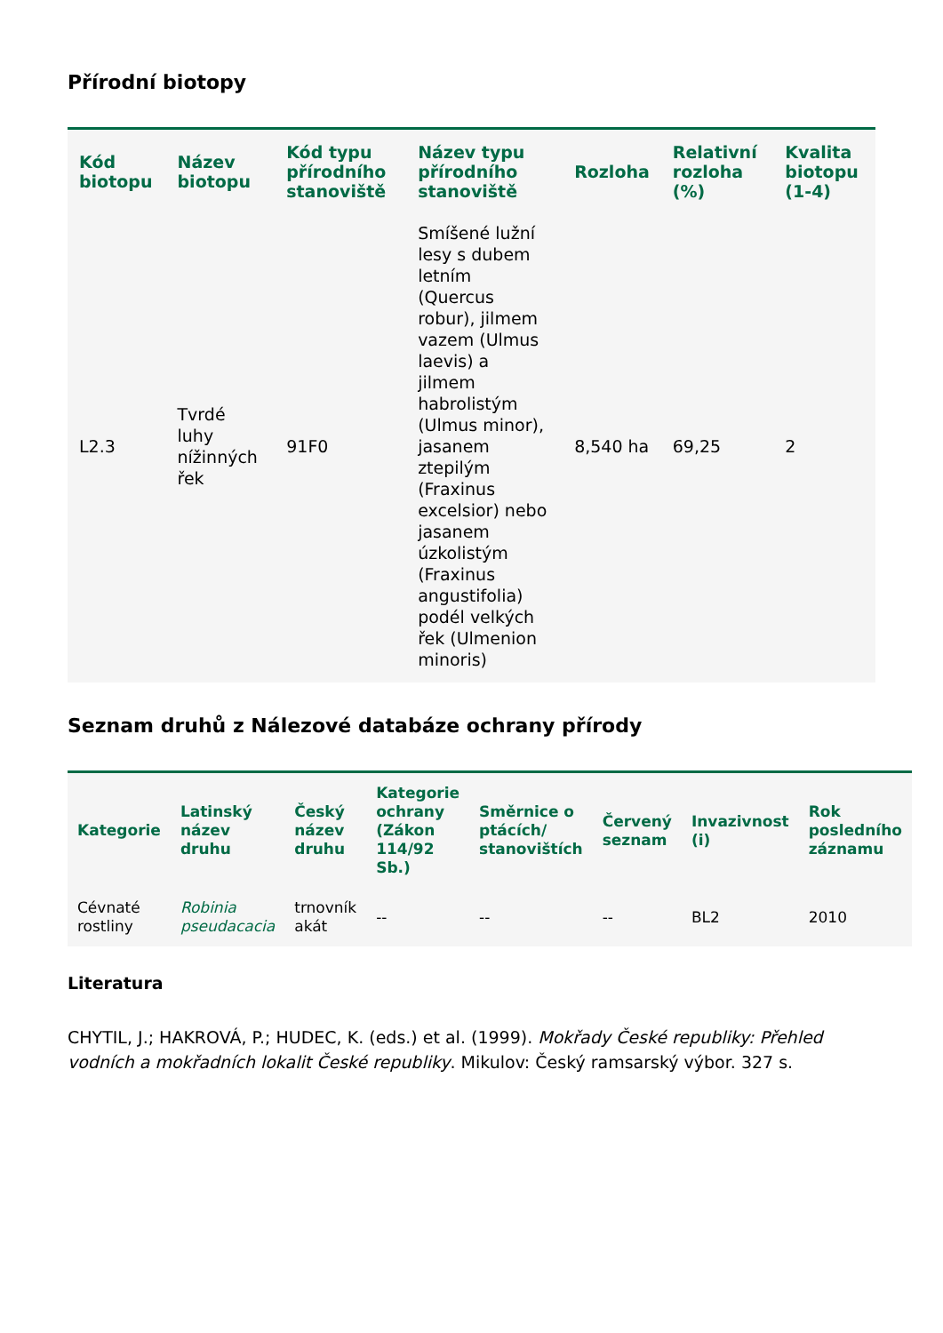Přírodní biotopy
| Kód biotopu | Název biotopu | Kód typu přírodního stanoviště | Název typu přírodního stanoviště | Rozloha | Relativní rozloha (%) | Kvalita biotopu (1-4) |
| --- | --- | --- | --- | --- | --- | --- |
| L2.3 | Tvrdé luhy nížinných řek | 91F0 | Smíšené lužní lesy s dubem letním (Quercus robur), jilmem vazem (Ulmus laevis) a jilmem habrolistým (Ulmus minor), jasanem ztepilým (Fraxinus excelsior) nebo jasanem úzkolistým (Fraxinus angustifolia) podél velkých řek (Ulmenion minoris) | 8,540 ha | 69,25 | 2 |
Seznam druhů z Nálezové databáze ochrany přírody
| Kategorie | Latinský název druhu | Český název druhu | Kategorie ochrany (Zákon 114/92 Sb.) | Směrnice o ptácích/ stanovištích | Červený seznam | Invazivnost (i) | Rok posledního záznamu |
| --- | --- | --- | --- | --- | --- | --- | --- |
| Cévnaté rostliny | Robinia pseudacacia | trnovník akát | -- | -- | -- | BL2 | 2010 |
Literatura
CHYTIL, J.; HAKROVÁ, P.; HUDEC, K. (eds.) et al. (1999). Mokřady České republiky: Přehled vodních a mokřadních lokalit České republiky. Mikulov: Český ramsarský výbor. 327 s.